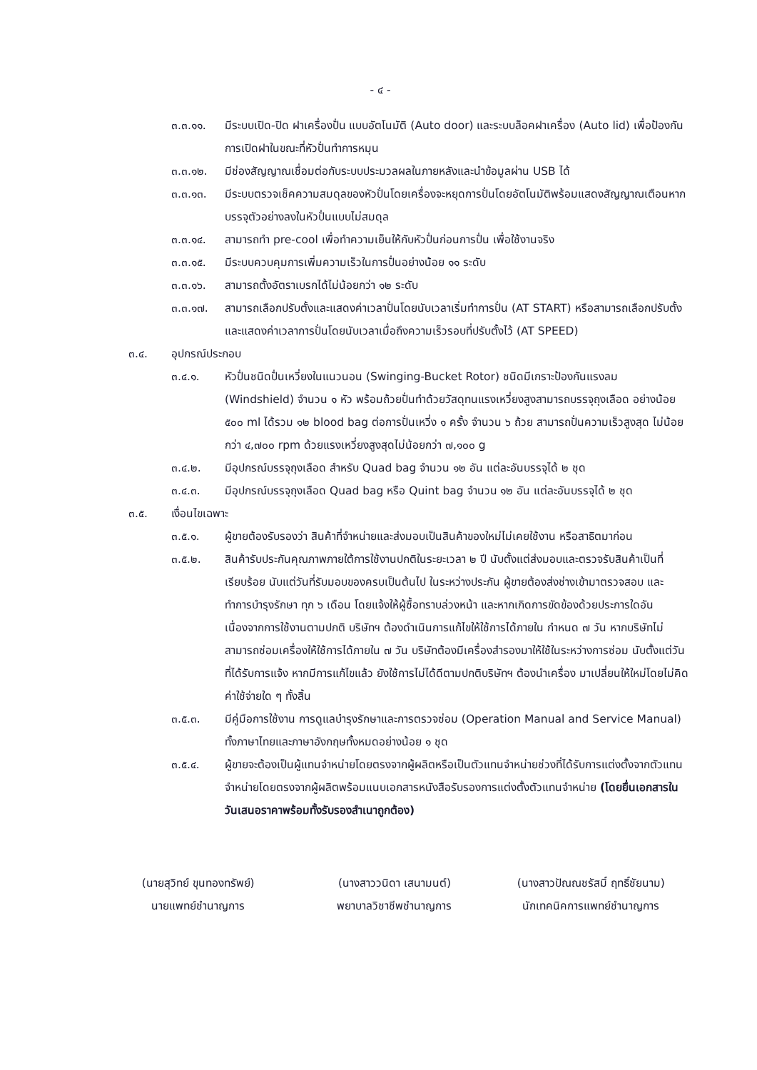- ๔ -
๓.๓.๑๑. มีระบบเปิด-ปิด ฝาเครื่องปั่น แบบอัตโนมัติ (Auto door) และระบบล็อคฝาเครื่อง (Auto lid) เพื่อป้องกันการเปิดฝาในขณะที่หัวปั่นทำการหมุน
๓.๓.๑๒. มีช่องสัญญาณเชื่อมต่อกับระบบประมวลผลในภายหลังและนำข้อมูลผ่าน USB ได้
๓.๓.๑๓. มีระบบตรวจเช็คความสมดุลของหัวปั่นโดยเครื่องจะหยุดการปั่นโดยอัตโนมัติพร้อมแสดงสัญญาณเตือนหากบรรจุตัวอย่างลงในหัวปั่นแบบไม่สมดุล
๓.๓.๑๔. สามารถทำ pre-cool เพื่อทำความเย็นให้กับหัวปั่นก่อนการปั่น เพื่อใช้งานจริง
๓.๓.๑๕. มีระบบควบคุมการเพิ่มความเร็วในการปั่นอย่างน้อย ๑๑ ระดับ
๓.๓.๑๖. สามารถตั้งอัตราเบรกได้ไม่น้อยกว่า ๑๒ ระดับ
๓.๓.๑๗. สามารถเลือกปรับตั้งและแสดงค่าเวลาปั่นโดยนับเวลาเริ่มทำการปั่น (AT START) หรือสามารถเลือกปรับตั้ง และแสดงค่าเวลาการปั่นโดยนับเวลาเมื่อถึงความเร็วรอบที่ปรับตั้งไว้ (AT SPEED)
๓.๔. อุปกรณ์ประกอบ
๓.๔.๑. หัวปั่นชนิดปั่นเหวี่ยงในแนวนอน (Swinging-Bucket Rotor) ชนิดมีเกราะป้องกันแรงลม (Windshield) จำนวน ๑ หัว พร้อมถ้วยปั่นทำด้วยวัสดุทนแรงเหวี่ยงสูงสามารถบรรจุถุงเลือด อย่างน้อย ๕๐๐ ml ได้รวม ๑๒ blood bag ต่อการปั่นเหวี่ง ๑ ครั้ง จำนวน ๖ ถ้วย สามารถปั่นความเร็วสูงสุด ไม่น้อยกว่า ๔,๗๐๐ rpm ด้วยแรงเหวี่ยงสูงสุดไม่น้อยกว่า ๗,๑๐๐ g
๓.๔.๒. มีอุปกรณ์บรรจุถุงเลือด สำหรับ Quad bag จำนวน ๑๒ อัน แต่ละอันบรรจุได้ ๒ ชุด
๓.๔.๓. มีอุปกรณ์บรรจุถุงเลือด Quad bag หรือ Quint bag จำนวน ๑๒ อัน แต่ละอันบรรจุได้ ๒ ชุด
๓.๕. เงื่อนไขเฉพาะ
๓.๕.๑. ผู้ขายต้องรับรองว่า สินค้าที่จำหน่ายและส่งมอบเป็นสินค้าของใหม่ไม่เคยใช้งาน หรือสาธิตมาก่อน
๓.๕.๒. สินค้ารับประกันคุณภาพภายใต้การใช้งานปกติในระยะเวลา ๒ ปี นับตั้งแต่ส่งมอบและตรวจรับสินค้าเป็นที่เรียบร้อย นับแต่วันที่รับมอบของครบเป็นต้นไป ในระหว่างประกัน ผู้ขายต้องส่งช่างเข้ามาตรวจสอบ และทำการบำรุงรักษา ทุก ๖ เดือน โดยแจ้งให้ผู้ซื้อทราบล่วงหน้า และหากเกิดการขัดข้องด้วยประการใดอันเนื่องจากการใช้งานตามปกติ บริษัทฯ ต้องดำเนินการแก้ไขให้ใช้การได้ภายใน กำหนด ๗ วัน หากบริษัทไม่สามารถซ่อมเครื่องให้ใช้การได้ภายใน ๗ วัน บริษัทต้องมีเครื่องสำรองมาให้ใช้ในระหว่างการซ่อม นับตั้งแต่วันที่ได้รับการแจ้ง หากมีการแก้ไขแล้ว ยังใช้การไม่ได้ดีตามปกติบริษัทฯ ต้องนำเครื่อง มาเปลี่ยนให้ใหม่โดยไม่คิดค่าใช้จ่ายใด ๆ ทั้งสิ้น
๓.๕.๓. มีคู่มือการใช้งาน การดูแลบำรุงรักษาและการตรวจซ่อม (Operation Manual and Service Manual) ทั้งภาษาไทยและภาษาอังกฤษทั้งหมดอย่างน้อย ๑ ชุด
๓.๕.๔. ผู้ขายจะต้องเป็นผู้แทนจำหน่ายโดยตรงจากผู้ผลิตหรือเป็นตัวแทนจำหน่ายช่วงที่ได้รับการแต่งตั้งจากตัวแทนจำหน่ายโดยตรงจากผู้ผลิตพร้อมแนบเอกสารหนังสือรับรองการแต่งตั้งตัวแทนจำหน่าย (โดยยื่นเอกสารในวันเสนอราคาพร้อมทั้งรับรองสำเนาถูกต้อง)
(นายสุวิทย์ ขุนทองทรัพย์)
นายแพทย์ชำนาญการ
(นางสาววนิดา เสนามนต์)
พยาบาลวิชาชีพชำนาญการ
(นางสาวปัณณชรัสมิ์ ฤทธิ์ชัยนาม)
นักเทคนิคการแพทย์ชำนาญการ